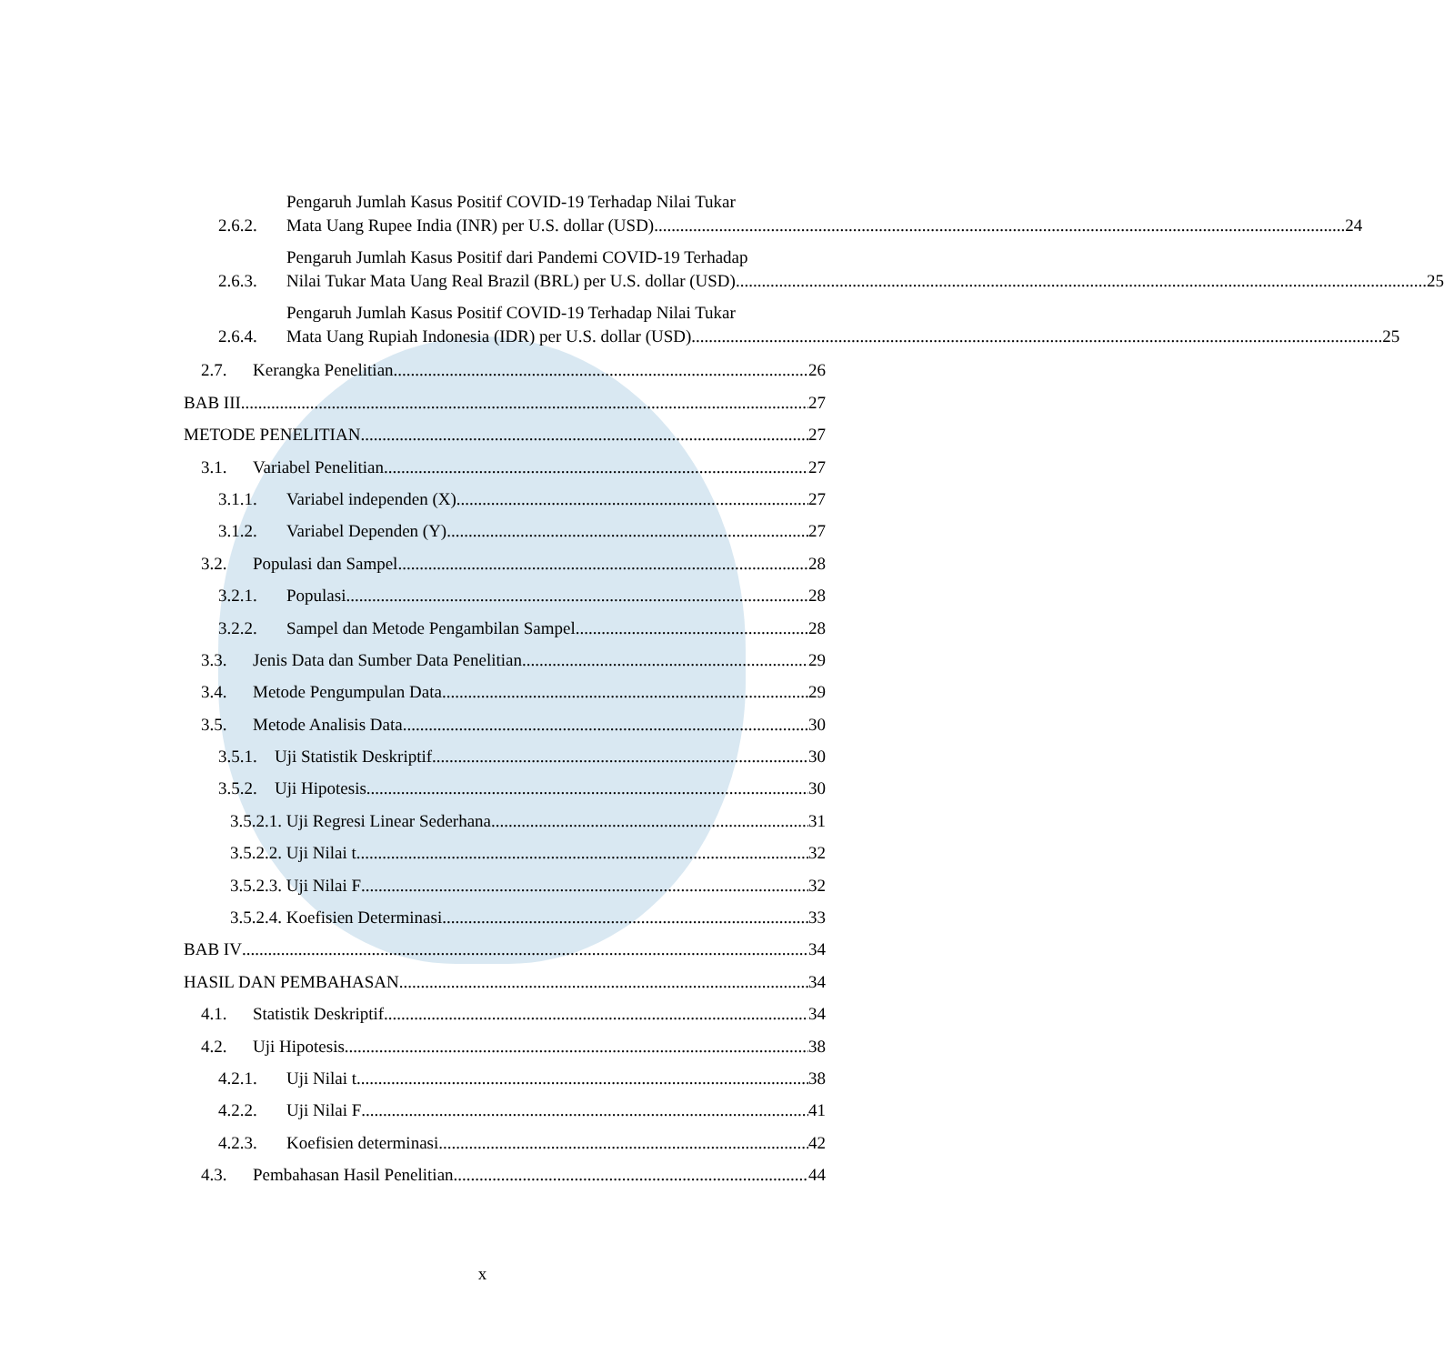2.6.2.
Pengaruh Jumlah Kasus Positif COVID-19 Terhadap Nilai Tukar
Mata Uang Rupee India (INR) per U.S. dollar (USD) 24
2.6.3.
Pengaruh Jumlah Kasus Positif dari Pandemi COVID-19 Terhadap
Nilai Tukar Mata Uang Real Brazil (BRL) per U.S. dollar (USD) 25
2.6.4.
Pengaruh Jumlah Kasus Positif COVID-19 Terhadap Nilai Tukar
Mata Uang Rupiah Indonesia (IDR) per U.S. dollar (USD) 25
2.7.
Kerangka Penelitian 26
BAB III 27
METODE PENELITIAN 27
3.1.
Variabel Penelitian 27
3.1.1.
Variabel independen (X) 27
3.1.2.
Variabel Dependen (Y) 27
3.2.
Populasi dan Sampel 28
3.2.1.
Populasi 28
3.2.2.
Sampel dan Metode Pengambilan Sampel 28
3.3.
Jenis Data dan Sumber Data Penelitian 29
3.4.
Metode Pengumpulan Data 29
3.5.
Metode Analisis Data 30
3.5.1.
Uji Statistik Deskriptif 30
3.5.2.
Uji Hipotesis 30
3.5.2.1. Uji Regresi Linear Sederhana 31
3.5.2.2. Uji Nilai t 32
3.5.2.3. Uji Nilai F 32
3.5.2.4. Koefisien Determinasi 33
BAB IV 34
HASIL DAN PEMBAHASAN 34
4.1.
Statistik Deskriptif 34
4.2.
Uji Hipotesis 38
4.2.1.
Uji Nilai t 38
4.2.2.
Uji Nilai F 41
4.2.3.
Koefisien determinasi 42
4.3.
Pembahasan Hasil Penelitian 44
x